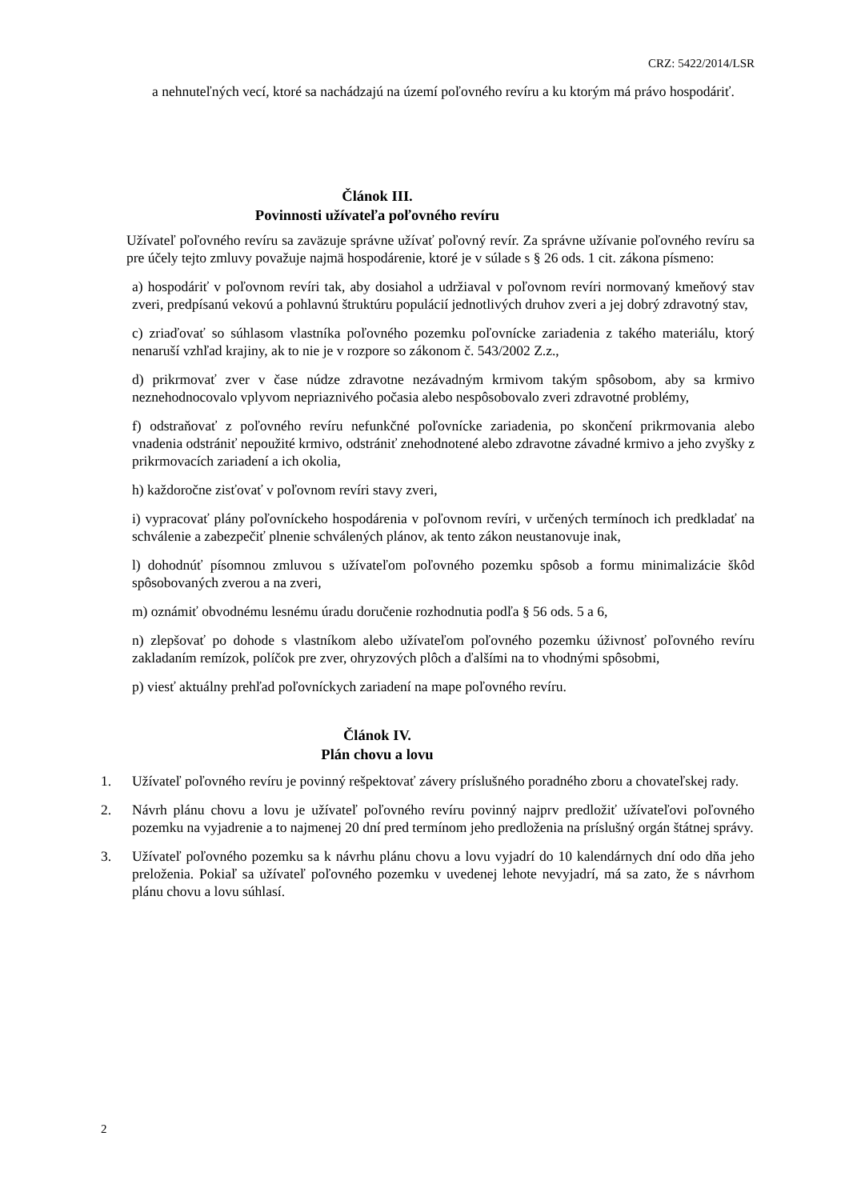CRZ: 5422/2014/LSR
a nehnuteľných vecí, ktoré sa nachádzajú na území poľovného revíru a ku ktorým má právo hospodáriť.
Článok III.
Povinnosti užívateľa poľovného revíru
Užívateľ poľovného revíru sa zaväzuje správne užívať poľovný revír. Za správne užívanie poľovného revíru sa pre účely tejto zmluvy považuje najmä hospodárenie, ktoré je v súlade s § 26 ods. 1 cit. zákona písmeno:
a) hospodáriť v poľovnom revíri tak, aby dosiahol a udržiaval v poľovnom revíri normovaný kmeňový stav zveri, predpísanú vekovú a pohlavnú štruktúru populácií jednotlivých druhov zveri a jej dobrý zdravotný stav,
c) zriaďovať so súhlasom vlastníka poľovného pozemku poľovnícke zariadenia z takého materiálu, ktorý nenaruší vzhľad krajiny, ak to nie je v rozpore so zákonom č. 543/2002 Z.z.,
d) prikrmovať zver v čase núdze zdravotne nezávadným krmivom takým spôsobom, aby sa krmivo neznehodnocovalo vplyvom nepriaznivého počasia alebo nespôsobovalo zveri zdravotné problémy,
f) odstraňovať z poľovného revíru nefunkčné poľovnícke zariadenia, po skončení prikrmovania alebo vnadenia odstrániť nepoužité krmivo, odstrániť znehodnotené alebo zdravotne závadné krmivo a jeho zvyšky z prikrmovacích zariadení a ich okolia,
h) každoročne zisťovať v poľovnom revíri stavy zveri,
i) vypracovať plány poľovníckeho hospodárenia v poľovnom revíri, v určených termínoch ich predkladať na schválenie a zabezpečiť plnenie schválených plánov, ak tento zákon neustanovuje inak,
l) dohodnúť písomnou zmluvou s užívateľom poľovného pozemku spôsob a formu minimalizácie škôd spôsobovaných zverou a na zveri,
m) oznámiť obvodnému lesnému úradu doručenie rozhodnutia podľa § 56 ods. 5 a 6,
n) zlepšovať po dohode s vlastníkom alebo užívateľom poľovného pozemku úživnosť poľovného revíru zakladaním remízok, políčok pre zver, ohryzových plôch a ďalšími na to vhodnými spôsobmi,
p) viesť aktuálny prehľad poľovníckych zariadení na mape poľovného revíru.
Článok IV.
Plán chovu a lovu
1. Užívateľ poľovného revíru je povinný rešpektovať závery príslušného poradného zboru a chovateľskej rady.
2. Návrh plánu chovu a lovu je užívateľ poľovného revíru povinný najprv predložiť užívateľovi poľovného pozemku na vyjadrenie a to najmenej 20 dní pred termínom jeho predloženia na príslušný orgán štátnej správy.
3. Užívateľ poľovného pozemku sa k návrhu plánu chovu a lovu vyjadrí do 10 kalendárnych dní odo dňa jeho preloženia. Pokiaľ sa užívateľ poľovného pozemku v uvedenej lehote nevyjadrí, má sa zato, že s návrhom plánu chovu a lovu súhlasí.
2